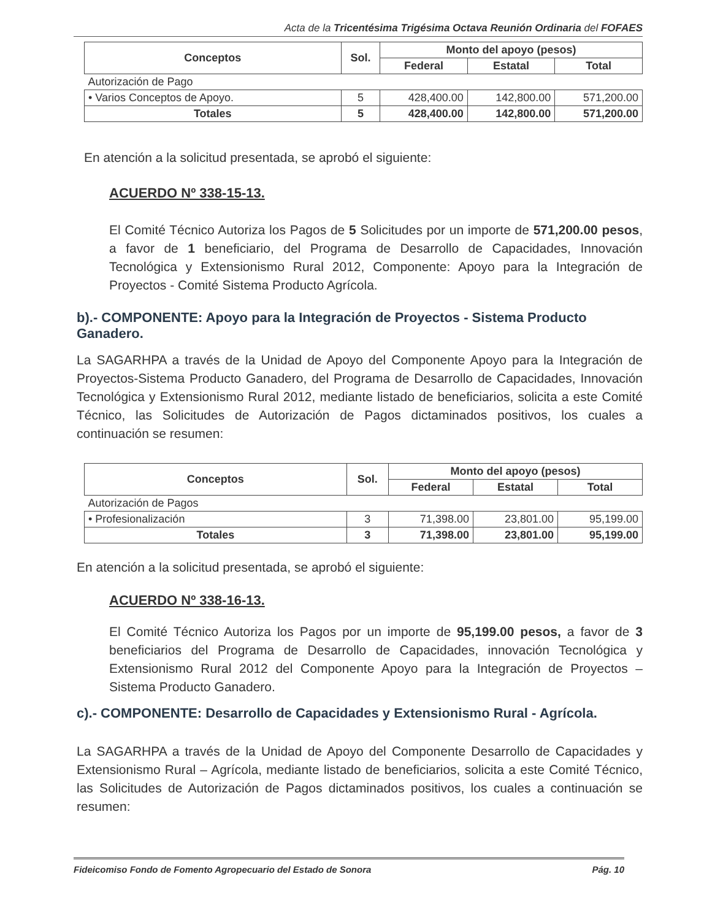Acta de la Tricentésima Trigésima Octava Reunión Ordinaria del FOFAES
| Conceptos | Sol. | Monto del apoyo (pesos) | | |
| --- | --- | --- | --- | --- |
| | | Federal | Estatal | Total |
| Autorización de Pago | | | | |
| • Varios Conceptos de Apoyo. | 5 | 428,400.00 | 142,800.00 | 571,200.00 |
| Totales | 5 | 428,400.00 | 142,800.00 | 571,200.00 |
En atención a la solicitud presentada, se aprobó el siguiente:
ACUERDO Nº 338-15-13.
El Comité Técnico Autoriza los Pagos de 5 Solicitudes por un importe de 571,200.00 pesos, a favor de 1 beneficiario, del Programa de Desarrollo de Capacidades, Innovación Tecnológica y Extensionismo Rural 2012, Componente: Apoyo para la Integración de Proyectos - Comité Sistema Producto Agrícola.
b).- COMPONENTE: Apoyo para la Integración de Proyectos - Sistema Producto Ganadero.
La SAGARHPA a través de la Unidad de Apoyo del Componente Apoyo para la Integración de Proyectos-Sistema Producto Ganadero, del Programa de Desarrollo de Capacidades, Innovación Tecnológica y Extensionismo Rural 2012, mediante listado de beneficiarios, solicita a este Comité Técnico, las Solicitudes de Autorización de Pagos dictaminados positivos, los cuales a continuación se resumen:
| Conceptos | Sol. | Monto del apoyo (pesos) | | |
| --- | --- | --- | --- | --- |
| | | Federal | Estatal | Total |
| Autorización de Pagos | | | | |
| • Profesionalización | 3 | 71,398.00 | 23,801.00 | 95,199.00 |
| Totales | 3 | 71,398.00 | 23,801.00 | 95,199.00 |
En atención a la solicitud presentada, se aprobó el siguiente:
ACUERDO Nº 338-16-13.
El Comité Técnico Autoriza los Pagos por un importe de 95,199.00 pesos, a favor de 3 beneficiarios del Programa de Desarrollo de Capacidades, innovación Tecnológica y Extensionismo Rural 2012 del Componente Apoyo para la Integración de Proyectos – Sistema Producto Ganadero.
c).- COMPONENTE: Desarrollo de Capacidades y Extensionismo Rural - Agrícola.
La SAGARHPA a través de la Unidad de Apoyo del Componente Desarrollo de Capacidades y Extensionismo Rural – Agrícola, mediante listado de beneficiarios, solicita a este Comité Técnico, las Solicitudes de Autorización de Pagos dictaminados positivos, los cuales a continuación se resumen:
Fideicomiso Fondo de Fomento Agropecuario del Estado de Sonora Pág. 10